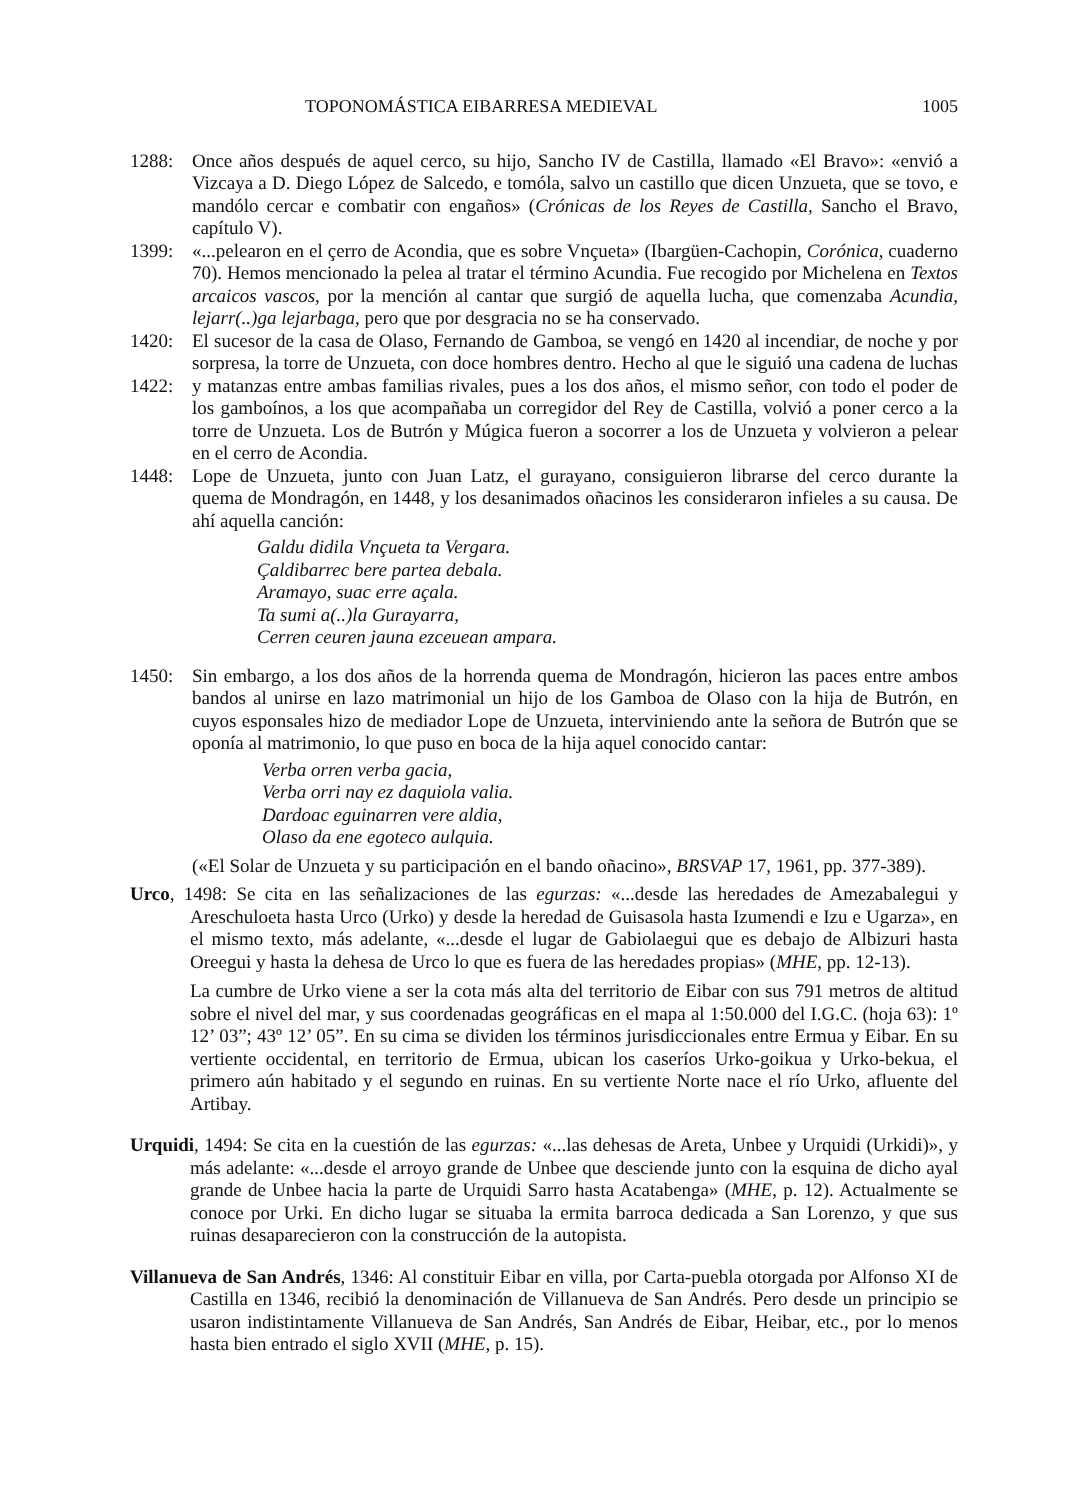TOPONOMÁSTICA EIBARRESA MEDIEVAL 1005
1288: Once años después de aquel cerco, su hijo, Sancho IV de Castilla, llamado «El Bravo»: «envió a Vizcaya a D. Diego López de Salcedo, e tomóla, salvo un castillo que dicen Unzueta, que se tovo, e mandólo cercar e combatir con engaños» (Crónicas de los Reyes de Castilla, Sancho el Bravo, capítulo V).
1399: «...pelearon en el çerro de Acondia, que es sobre Vnçueta» (Ibargüen-Cachopin, Corónica, cuaderno 70). Hemos mencionado la pelea al tratar el término Acundia. Fue recogido por Michelena en Textos arcaicos vascos, por la mención al cantar que surgió de aquella lucha, que comenzaba Acundia, lejarr(..)ga lejarbaga, pero que por desgracia no se ha conservado.
1420:
1422:
El sucesor de la casa de Olaso, Fernando de Gamboa, se vengó en 1420 al incendiar, de noche y por sorpresa, la torre de Unzueta, con doce hombres dentro. Hecho al que le siguió una cadena de luchas y matanzas entre ambas familias rivales, pues a los dos años, el mismo señor, con todo el poder de los gamboínos, a los que acompañaba un corregidor del Rey de Castilla, volvió a poner cerco a la torre de Unzueta. Los de Butrón y Múgica fueron a socorrer a los de Unzueta y volvieron a pelear en el cerro de Acondia.
1448: Lope de Unzueta, junto con Juan Latz, el gurayano, consiguieron librarse del cerco durante la quema de Mondragón, en 1448, y los desanimados oñacinos les consideraron infieles a su causa. De ahí aquella canción:
Galdu didila Vnçueta ta Vergara.
Çaldibarrec bere partea debala.
Aramayo, suac erre açala.
Ta sumi a(..)la Gurayarra,
Cerren ceuren jauna ezceuean ampara.
1450: Sin embargo, a los dos años de la horrenda quema de Mondragón, hicieron las paces entre ambos bandos al unirse en lazo matrimonial un hijo de los Gamboa de Olaso con la hija de Butrón, en cuyos esponsales hizo de mediador Lope de Unzueta, interviniendo ante la señora de Butrón que se oponía al matrimonio, lo que puso en boca de la hija aquel conocido cantar:
Verba orren verba gacia,
Verba orri nay ez daquiola valia.
Dardoac eguinarren vere aldia,
Olaso da ene egoteco aulquia.
(«El Solar de Unzueta y su participación en el bando oñacino», BRSVAP 17, 1961, pp. 377-389).
Urco, 1498: Se cita en las señalizaciones de las egurzas: «...desde las heredades de Amezabalegui y Areschuloeta hasta Urco (Urko) y desde la heredad de Guisasola hasta Izumendi e Izu e Ugarza», en el mismo texto, más adelante, «...desde el lugar de Gabiolaegui que es debajo de Albizuri hasta Oreegui y hasta la dehesa de Urco lo que es fuera de las heredades propias» (MHE, pp. 12-13).
La cumbre de Urko viene a ser la cota más alta del territorio de Eibar con sus 791 metros de altitud sobre el nivel del mar, y sus coordenadas geográficas en el mapa al 1:50.000 del I.G.C. (hoja 63): 1º 12’ 03”; 43º 12’ 05”. En su cima se dividen los términos jurisdiccionales entre Ermua y Eibar. En su vertiente occidental, en territorio de Ermua, ubican los caseríos Urko-goikua y Urko-bekua, el primero aún habitado y el segundo en ruinas. En su vertiente Norte nace el río Urko, afluente del Artibay.
Urquidi, 1494: Se cita en la cuestión de las egurzas: «...las dehesas de Areta, Unbee y Urquidi (Urkidi)», y más adelante: «...desde el arroyo grande de Unbee que desciende junto con la esquina de dicho ayal grande de Unbee hacia la parte de Urquidi Sarro hasta Acatabenga» (MHE, p. 12). Actualmente se conoce por Urki. En dicho lugar se situaba la ermita barroca dedicada a San Lorenzo, y que sus ruinas desaparecieron con la construcción de la autopista.
Villanueva de San Andrés, 1346: Al constituir Eibar en villa, por Carta-puebla otorgada por Alfonso XI de Castilla en 1346, recibió la denominación de Villanueva de San Andrés. Pero desde un principio se usaron indistintamente Villanueva de San Andrés, San Andrés de Eibar, Heibar, etc., por lo menos hasta bien entrado el siglo XVII (MHE, p. 15).